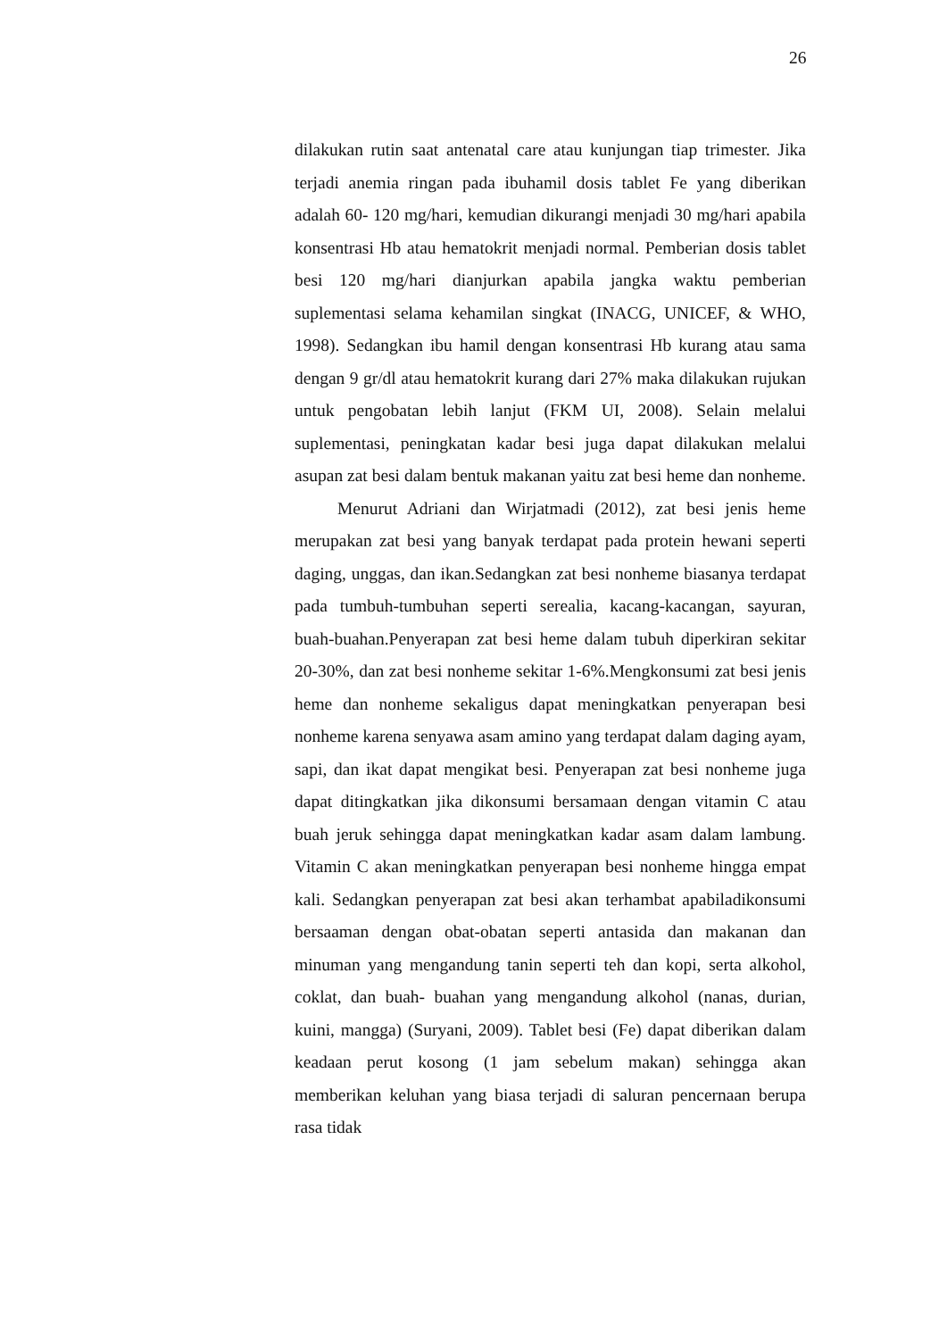26
dilakukan rutin saat antenatal care atau kunjungan tiap trimester. Jika terjadi anemia ringan pada ibuhamil dosis tablet Fe yang diberikan adalah 60- 120 mg/hari, kemudian dikurangi menjadi 30 mg/hari apabila konsentrasi Hb atau hematokrit menjadi normal. Pemberian dosis tablet besi 120 mg/hari dianjurkan apabila jangka waktu pemberian suplementasi selama kehamilan singkat (INACG, UNICEF, & WHO, 1998). Sedangkan ibu hamil dengan konsentrasi Hb kurang atau sama dengan 9 gr/dl atau hematokrit kurang dari 27% maka dilakukan rujukan untuk pengobatan lebih lanjut (FKM UI, 2008). Selain melalui suplementasi, peningkatan kadar besi juga dapat dilakukan melalui asupan zat besi dalam bentuk makanan yaitu zat besi heme dan nonheme.
Menurut Adriani dan Wirjatmadi (2012), zat besi jenis heme merupakan zat besi yang banyak terdapat pada protein hewani seperti daging, unggas, dan ikan.Sedangkan zat besi nonheme biasanya terdapat pada tumbuh-tumbuhan seperti serealia, kacang-kacangan, sayuran, buah-buahan.Penyerapan zat besi heme dalam tubuh diperkiran sekitar 20-30%, dan zat besi nonheme sekitar 1-6%.Mengkonsumi zat besi jenis heme dan nonheme sekaligus dapat meningkatkan penyerapan besi nonheme karena senyawa asam amino yang terdapat dalam daging ayam, sapi, dan ikat dapat mengikat besi. Penyerapan zat besi nonheme juga dapat ditingkatkan jika dikonsumi bersamaan dengan vitamin C atau buah jeruk sehingga dapat meningkatkan kadar asam dalam lambung. Vitamin C akan meningkatkan penyerapan besi nonheme hingga empat kali. Sedangkan penyerapan zat besi akan terhambat apabiladikonsumi bersaaman dengan obat-obatan seperti antasida dan makanan dan minuman yang mengandung tanin seperti teh dan kopi, serta alkohol, coklat, dan buah- buahan yang mengandung alkohol (nanas, durian, kuini, mangga) (Suryani, 2009). Tablet besi (Fe) dapat diberikan dalam keadaan perut kosong (1 jam sebelum makan) sehingga akan memberikan keluhan yang biasa terjadi di saluran pencernaan berupa rasa tidak